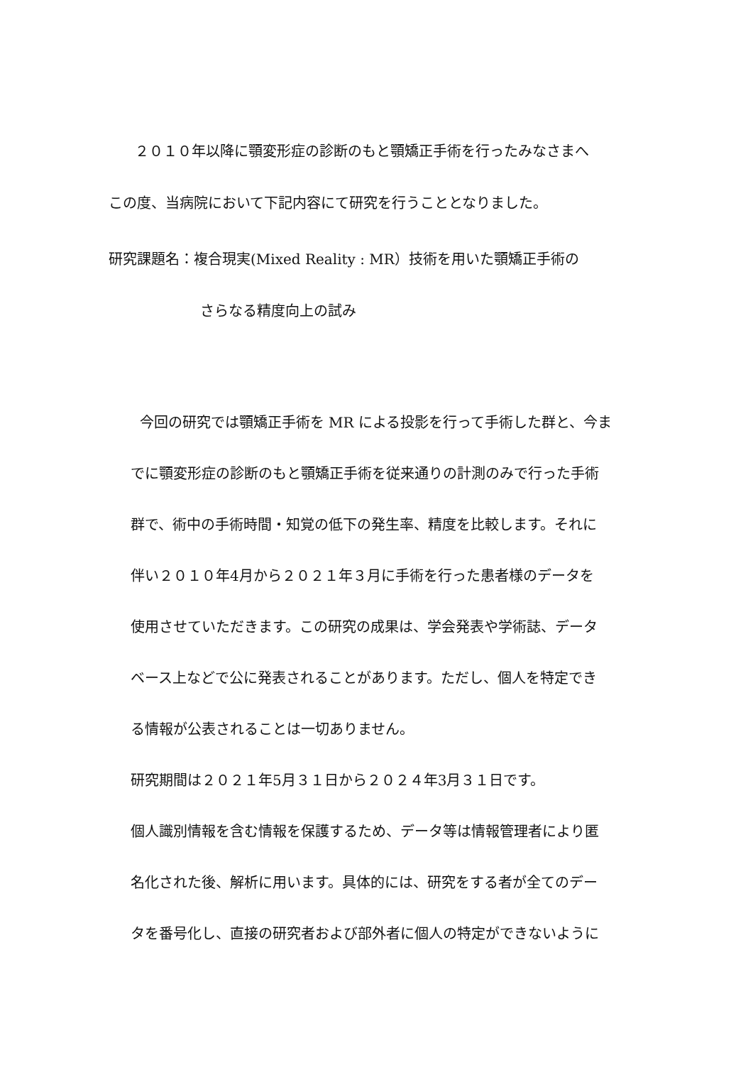２０１０年以降に顎変形症の診断のもと顎矯正手術を行ったみなさまへ
この度、当病院において下記内容にて研究を行うこととなりました。
研究課題名：複合現実(Mixed Reality : MR）技術を用いた顎矯正手術の
さらなる精度向上の試み
今回の研究では顎矯正手術を MR による投影を行って手術した群と、今ま
でに顎変形症の診断のもと顎矯正手術を従来通りの計測のみで行った手術
群で、術中の手術時間・知覚の低下の発生率、精度を比較します。それに
伴い２０１０年4月から２０２１年３月に手術を行った患者様のデータを
使用させていただきます。この研究の成果は、学会発表や学術誌、データ
ベース上などで公に発表されることがあります。ただし、個人を特定でき
る情報が公表されることは一切ありません。
研究期間は２０２１年5月３１日から２０２４年3月３１日です。
個人識別情報を含む情報を保護するため、データ等は情報管理者により匿
名化された後、解析に用います。具体的には、研究をする者が全てのデー
タを番号化し、直接の研究者および部外者に個人の特定ができないように